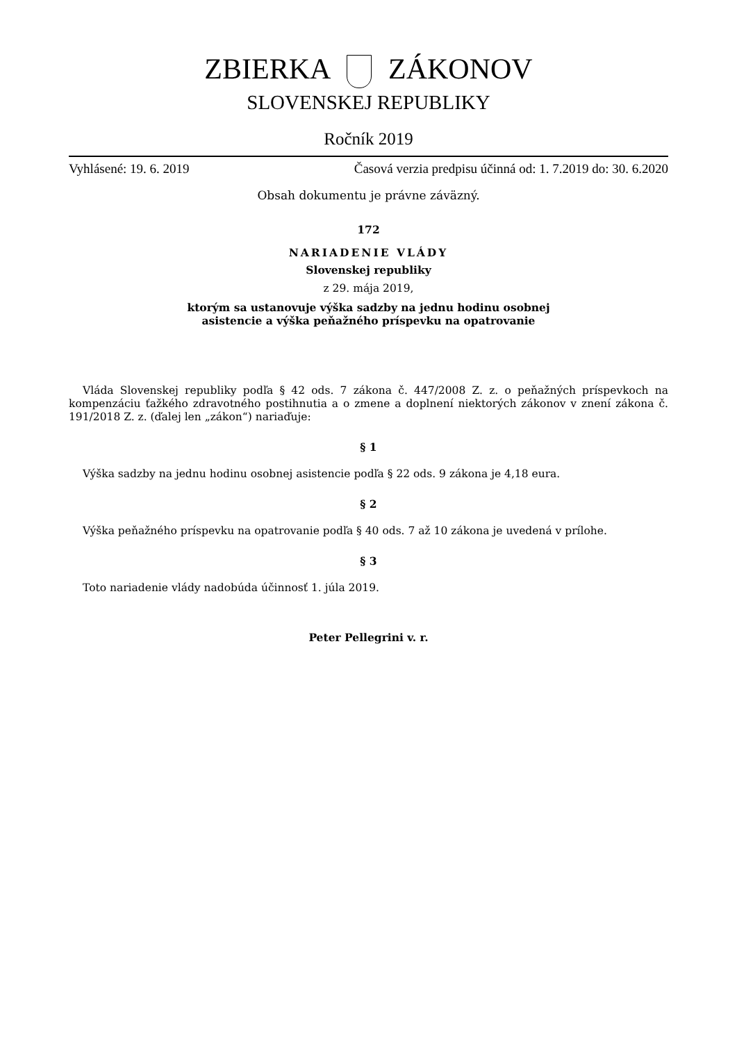ZBIERKA ZÁKONOV
SLOVENSKEJ REPUBLIKY
Ročník 2019
Vyhlásené: 19. 6. 2019 Časová verzia predpisu účinná od: 1. 7.2019 do: 30. 6.2020
Obsah dokumentu je právne záväzný.
172
NARIADENIE VLÁDY
Slovenskej republiky
z 29. mája 2019,
ktorým sa ustanovuje výška sadzby na jednu hodinu osobnej
asistencie a výška peňažného príspevku na opatrovanie
Vláda Slovenskej republiky podľa § 42 ods. 7 zákona č. 447/2008 Z. z. o peňažných príspevkoch na kompenzáciu ťažkého zdravotného postihnutia a o zmene a doplnení niektorých zákonov v znení zákona č. 191/2018 Z. z. (ďalej len „zákon“) nariaďuje:
§ 1
Výška sadzby na jednu hodinu osobnej asistencie podľa § 22 ods. 9 zákona je 4,18 eura.
§ 2
Výška peňažného príspevku na opatrovanie podľa § 40 ods. 7 až 10 zákona je uvedená v prílohe.
§ 3
Toto nariadenie vlády nadobúda účinnosť 1. júla 2019.
Peter Pellegrini v. r.